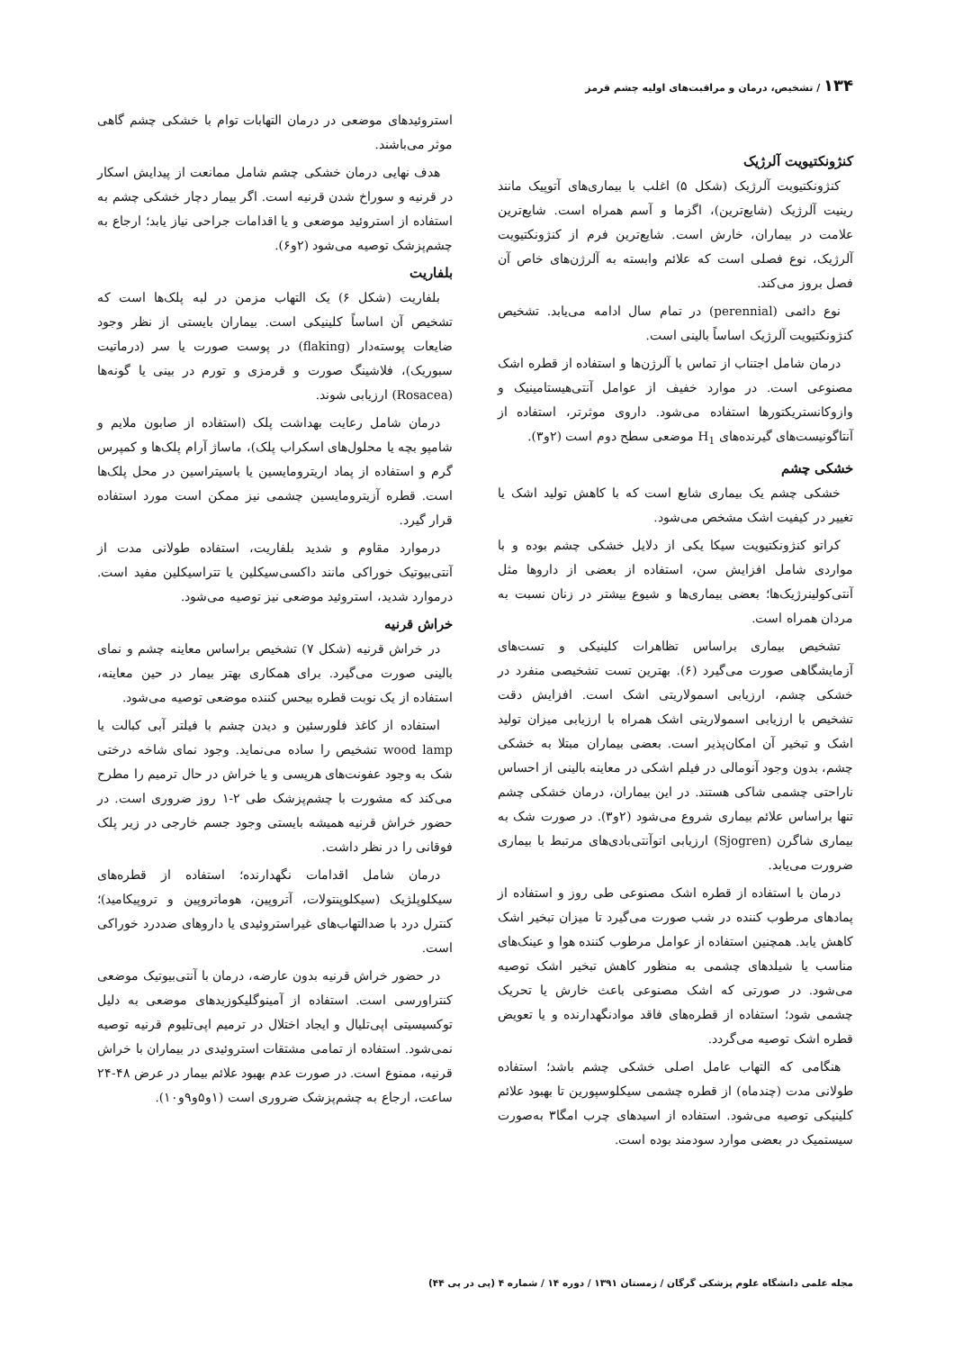۱۳۴ / تشخیص، درمان و مراقبت‌های اولیه چشم قرمز
کنژونکتیویت آلرژیک
کنژونکتیویت آلرژیک (شکل ۵) اغلب با بیماری‌های آتوپیک مانند رینیت آلرژیک (شایع‌ترین)، اگزما و آسم همراه است. شایع‌ترین علامت در بیماران، خارش است. شایع‌ترین فرم از کنژونکتیویت آلرژیک، نوع فصلی است که علائم وابسته به آلرژن‌های خاص آن فصل بروز می‌کند.
نوع دائمی (perennial) در تمام سال ادامه می‌یابد. تشخیص کنژونکتیویت آلرژیک اساساً بالینی است.
درمان شامل اجتناب از تماس با آلرژن‌ها و استفاده از قطره اشک مصنوعی است. در موارد خفیف از عوامل آنتی‌هیستامینیک و وازوکانستریکتورها استفاده می‌شود. داروی موثرتر، استفاده از آنتاگونیست‌های گیرنده‌های H<sub>1</sub> موضعی سطح دوم است (۲و۳).
خشکی چشم
خشکی چشم یک بیماری شایع است که با کاهش تولید اشک یا تغییر در کیفیت اشک مشخص می‌شود.
کراتو کنژونکتیویت سیکا یکی از دلایل خشکی چشم بوده و با مواردی شامل افزایش سن، استفاده از بعضی از داروها مثل آنتی‌کولینرژیک‌ها؛ بعضی بیماری‌ها و شیوع بیشتر در زنان نسبت به مردان همراه است.
تشخیص بیماری براساس تظاهرات کلینیکی و تست‌های آزمایشگاهی صورت می‌گیرد (۶). بهترین تست تشخیصی منفرد در خشکی چشم، ارزیابی اسمولاریتی اشک است. افزایش دقت تشخیص با ارزیابی اسمولاریتی اشک همراه با ارزیابی میزان تولید اشک و تبخیر آن امکان‌پذیر است. بعضی بیماران مبتلا به خشکی چشم، بدون وجود آنومالی در فیلم اشکی در معاینه بالینی از احساس ناراحتی چشمی شاکی هستند. در این بیماران، درمان خشکی چشم تنها براساس علائم بیماری شروع می‌شود (۲و۳). در صورت شک به بیماری شاگرن (Sjogren) ارزیابی اتوآنتی‌بادی‌های مرتبط با بیماری ضرورت می‌یابد.
درمان با استفاده از قطره اشک مصنوعی طی روز و استفاده از پمادهای مرطوب کننده در شب صورت می‌گیرد تا میزان تبخیر اشک کاهش یابد. همچنین استفاده از عوامل مرطوب کننده هوا و عینک‌های مناسب یا شیلدهای چشمی به منظور کاهش تبخیر اشک توصیه می‌شود. در صورتی که اشک مصنوعی باعث خارش یا تحریک چشمی شود؛ استفاده از قطره‌های فاقد موادنگهدارنده و یا تعویض قطره اشک توصیه می‌گردد.
هنگامی که التهاب عامل اصلی خشکی چشم باشد؛ استفاده طولانی مدت (چندماه) از قطره چشمی سیکلوسپورین تا بهبود علائم کلینیکی توصیه می‌شود. استفاده از اسیدهای چرب امگا۳ به‌صورت سیستمیک در بعضی موارد سودمند بوده است.
استروئیدهای موضعی در درمان التهابات توام با خشکی چشم گاهی موثر می‌باشند.
هدف نهایی درمان خشکی چشم شامل ممانعت از پیدایش اسکار در قرنیه و سوراخ شدن قرنیه است. اگر بیمار دچار خشکی چشم به استفاده از استروئید موضعی و یا اقدامات جراحی نیاز یابد؛ ارجاع به چشم‌پزشک توصیه می‌شود (۲و۶).
بلفاریت
بلفاریت (شکل ۶) یک التهاب مزمن در لبه پلک‌ها است که تشخیص آن اساساً کلینیکی است. بیماران بایستی از نظر وجود ضایعات پوسته‌دار (flaking) در پوست صورت یا سر (درماتیت سبوریک)، فلاشینگ صورت و قرمزی و تورم در بینی یا گونه‌ها (Rosacea) ارزیابی شوند.
درمان شامل رعایت بهداشت پلک (استفاده از صابون ملایم و شامپو بچه یا محلول‌های اسکراب پلک)، ماساژ آرام پلک‌ها و کمپرس گرم و استفاده از پماد اریترومایسین یا باسیتراسین در محل پلک‌ها است. قطره آزیترومایسین چشمی نیز ممکن است مورد استفاده قرار گیرد.
درموارد مقاوم و شدید بلفاریت، استفاده طولانی مدت از آنتی‌بیوتیک خوراکی مانند داکسی‌سیکلین یا تتراسیکلین مفید است. درموارد شدید، استروئید موضعی نیز توصیه می‌شود.
خراش قرنیه
در خراش قرنیه (شکل ۷) تشخیص براساس معاینه چشم و نمای بالینی صورت می‌گیرد. برای همکاری بهتر بیمار در حین معاینه، استفاده از یک نوبت قطره بیحس کننده موضعی توصیه می‌شود.
استفاده از کاغذ فلورسئین و دیدن چشم با فیلتر آبی کبالت یا wood lamp تشخیص را ساده می‌نماید. وجود نمای شاخه درختی شک به وجود عفونت‌های هرپسی و یا خراش در حال ترمیم را مطرح می‌کند که مشورت با چشم‌پزشک طی ۲-۱ روز ضروری است. در حضور خراش قرنیه همیشه بایستی وجود جسم خارجی در زیر پلک فوقانی را در نظر داشت.
درمان شامل اقدامات نگهدارنده؛ استفاده از قطره‌های سیکلوپلژیک (سیکلوپنتولات، آتروپین، هوماتروپین و تروپیکامید)؛ کنترل درد با ضدالتهاب‌های غیراستروئیدی یا داروهای ضددرد خوراکی است.
در حضور خراش قرنیه بدون عارضه، درمان با آنتی‌بیوتیک موضعی کنتراورسی است. استفاده از آمینوگلیکوزیدهای موضعی به دلیل توکسیسیتی اپی‌تلیال و ایجاد اختلال در ترمیم اپی‌تلیوم قرنیه توصیه نمی‌شود. استفاده از تمامی مشتقات استروئیدی در بیماران با خراش قرنیه، ممنوع است. در صورت عدم بهبود علائم بیمار در عرض ۴۸-۲۴ ساعت، ارجاع به چشم‌پزشک ضروری است (۱و۵و۹و۱۰).
مجله علمی دانشگاه علوم پزشکی گرگان / زمستان ۱۳۹۱ / دوره ۱۴ / شماره ۴ (پی در پی ۴۴)